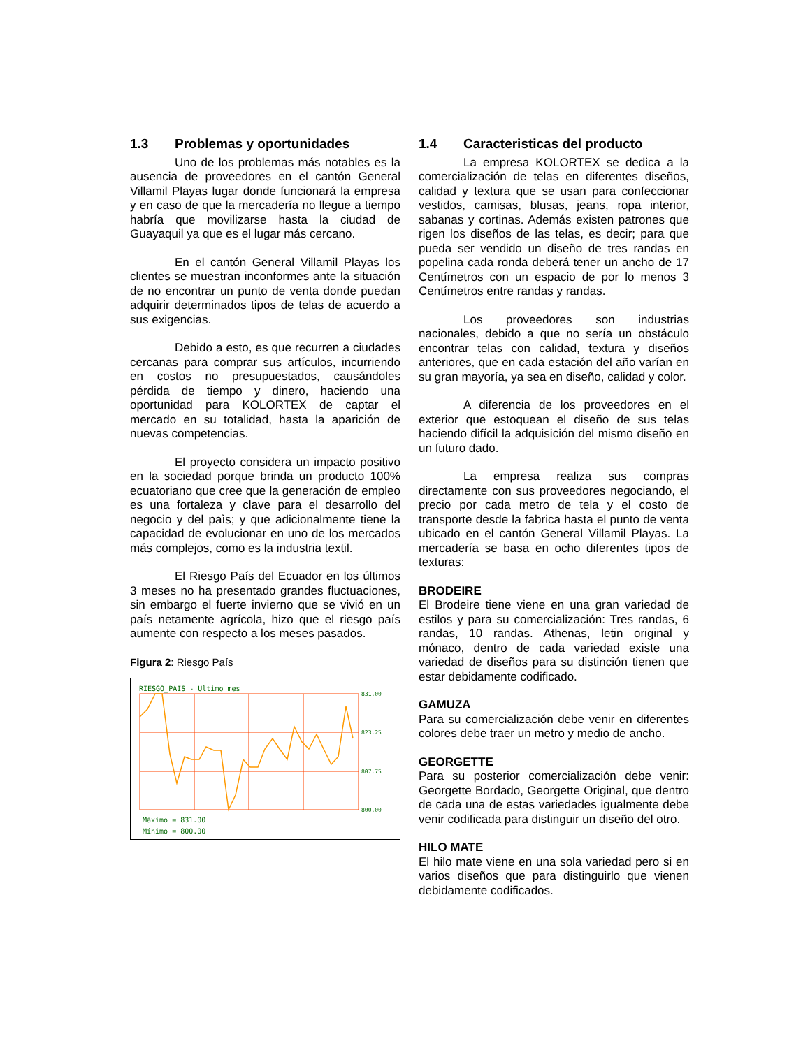1.3 Problemas y oportunidades
Uno de los problemas más notables es la ausencia de proveedores en el cantón General Villamil Playas lugar donde funcionará la empresa y en caso de que la mercadería no llegue a tiempo habría que movilizarse hasta la ciudad de Guayaquil ya que es el lugar más cercano.
En el cantón General Villamil Playas los clientes se muestran inconformes ante la situación de no encontrar un punto de venta donde puedan adquirir determinados tipos de telas de acuerdo a sus exigencias.
Debido a esto, es que recurren a ciudades cercanas para comprar sus artículos, incurriendo en costos no presupuestados, causándoles pérdida de tiempo y dinero, haciendo una oportunidad para KOLORTEX de captar el mercado en su totalidad, hasta la aparición de nuevas competencias.
El proyecto considera un impacto positivo en la sociedad porque brinda un producto 100% ecuatoriano que cree que la generación de empleo es una fortaleza y clave para el desarrollo del negocio y del paìs; y que adicionalmente tiene la capacidad de evolucionar en uno de los mercados más complejos, como es la industria textil.
El Riesgo País del Ecuador en los últimos 3 meses no ha presentado grandes fluctuaciones, sin embargo el fuerte invierno que se vivió en un país netamente agrícola, hizo que el riesgo país aumente con respecto a los meses pasados.
Figura 2: Riesgo País
RIESGO_PAIS - Ultimo mes
831.00
823.25
807.75
800.00
Máximo = 831.00
Mínimo = 800.00
1.4 Caracteristicas del producto
La empresa KOLORTEX se dedica a la comercialización de telas en diferentes diseños, calidad y textura que se usan para confeccionar vestidos, camisas, blusas, jeans, ropa interior, sabanas y cortinas. Además existen patrones que rigen los diseños de las telas, es decir; para que pueda ser vendido un diseño de tres randas en popelina cada ronda deberá tener un ancho de 17 Centímetros con un espacio de por lo menos 3 Centímetros entre randas y randas.
Los proveedores son industrias nacionales, debido a que no sería un obstáculo encontrar telas con calidad, textura y diseños anteriores, que en cada estación del año varían en su gran mayoría, ya sea en diseño, calidad y color.
A diferencia de los proveedores en el exterior que estoquean el diseño de sus telas haciendo difícil la adquisición del mismo diseño en un futuro dado.
La empresa realiza sus compras directamente con sus proveedores negociando, el precio por cada metro de tela y el costo de transporte desde la fabrica hasta el punto de venta ubicado en el cantón General Villamil Playas. La mercadería se basa en ocho diferentes tipos de texturas:
BRODEIRE
El Brodeire tiene viene en una gran variedad de estilos y para su comercialización: Tres randas, 6 randas, 10 randas. Athenas, letin original y mónaco, dentro de cada variedad existe una variedad de diseños para su distinción tienen que estar debidamente codificado.
GAMUZA
Para su comercialización debe venir en diferentes colores debe traer un metro y medio de ancho.
GEORGETTE
Para su posterior comercialización debe venir: Georgette Bordado, Georgette Original, que dentro de cada una de estas variedades igualmente debe venir codificada para distinguir un diseño del otro.
HILO MATE
El hilo mate viene en una sola variedad pero si en varios diseños que para distinguirlo que vienen debidamente codificados.